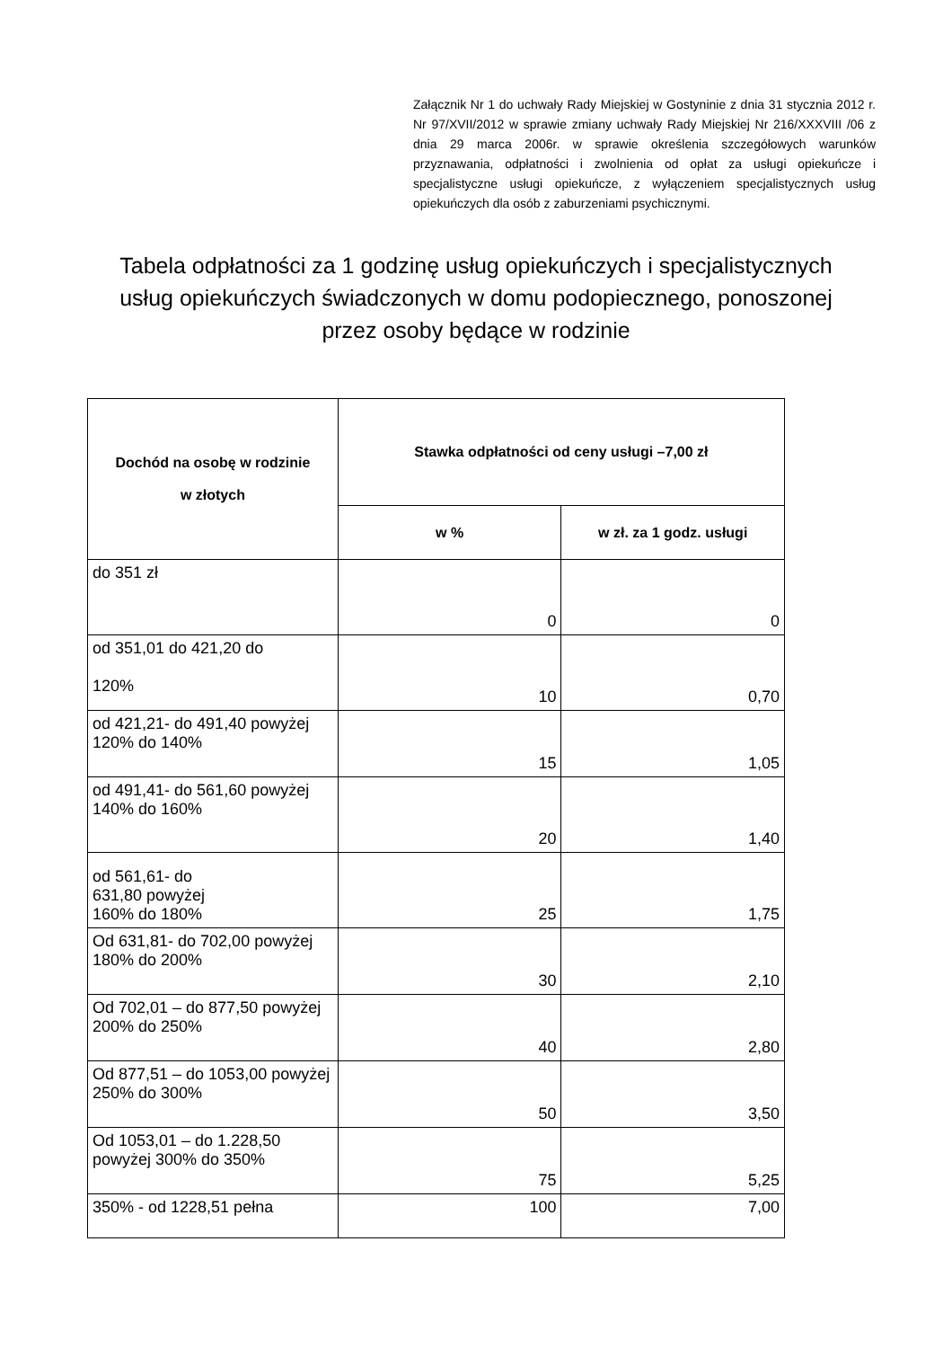Załącznik Nr 1 do uchwały Rady Miejskiej w Gostyninie z dnia 31 stycznia 2012 r. Nr 97/XVII/2012 w sprawie zmiany uchwały Rady Miejskiej Nr 216/XXXVIII /06 z dnia 29 marca 2006r. w sprawie określenia szczegółowych warunków przyznawania, odpłatności i zwolnienia od opłat za usługi opiekuńcze i specjalistyczne usługi opiekuńcze, z wyłączeniem specjalistycznych usług opiekuńczych dla osób z zaburzeniami psychicznymi.
Tabela odpłatności za 1 godzinę usług opiekuńczych i specjalistycznych usług opiekuńczych świadczonych w domu podopiecznego, ponoszonej przez osoby będące w rodzinie
| Dochód na osobę w rodzinie w złotych | Stawka odpłatności od ceny usługi –7,00 zł | |
| --- | --- | --- |
| | w % | w zł. za 1 godz. usługi |
| do 351 zł | 0 | 0 |
| od 351,01 do 421,20 do 120% | 10 | 0,70 |
| od 421,21- do 491,40 powyżej 120% do 140% | 15 | 1,05 |
| od 491,41- do 561,60 powyżej 140% do 160% | 20 | 1,40 |
| od 561,61- do 631,80 powyżej 160% do 180% | 25 | |
| | | 1,75 |
| Od 631,81- do 702,00 powyżej 180% do 200% | 30 | 2,10 |
| Od 702,01 – do 877,50 powyżej 200% do 250% | 40 | 2,80 |
| Od 877,51 – do 1053,00 powyżej 250% do 300% | 50 | 3,50 |
| Od 1053,01 – do 1.228,50 powyżej 300% do 350% | 75 | 5,25 |
| 350% - od 1228,51 pełna | 100 | 7,00 |